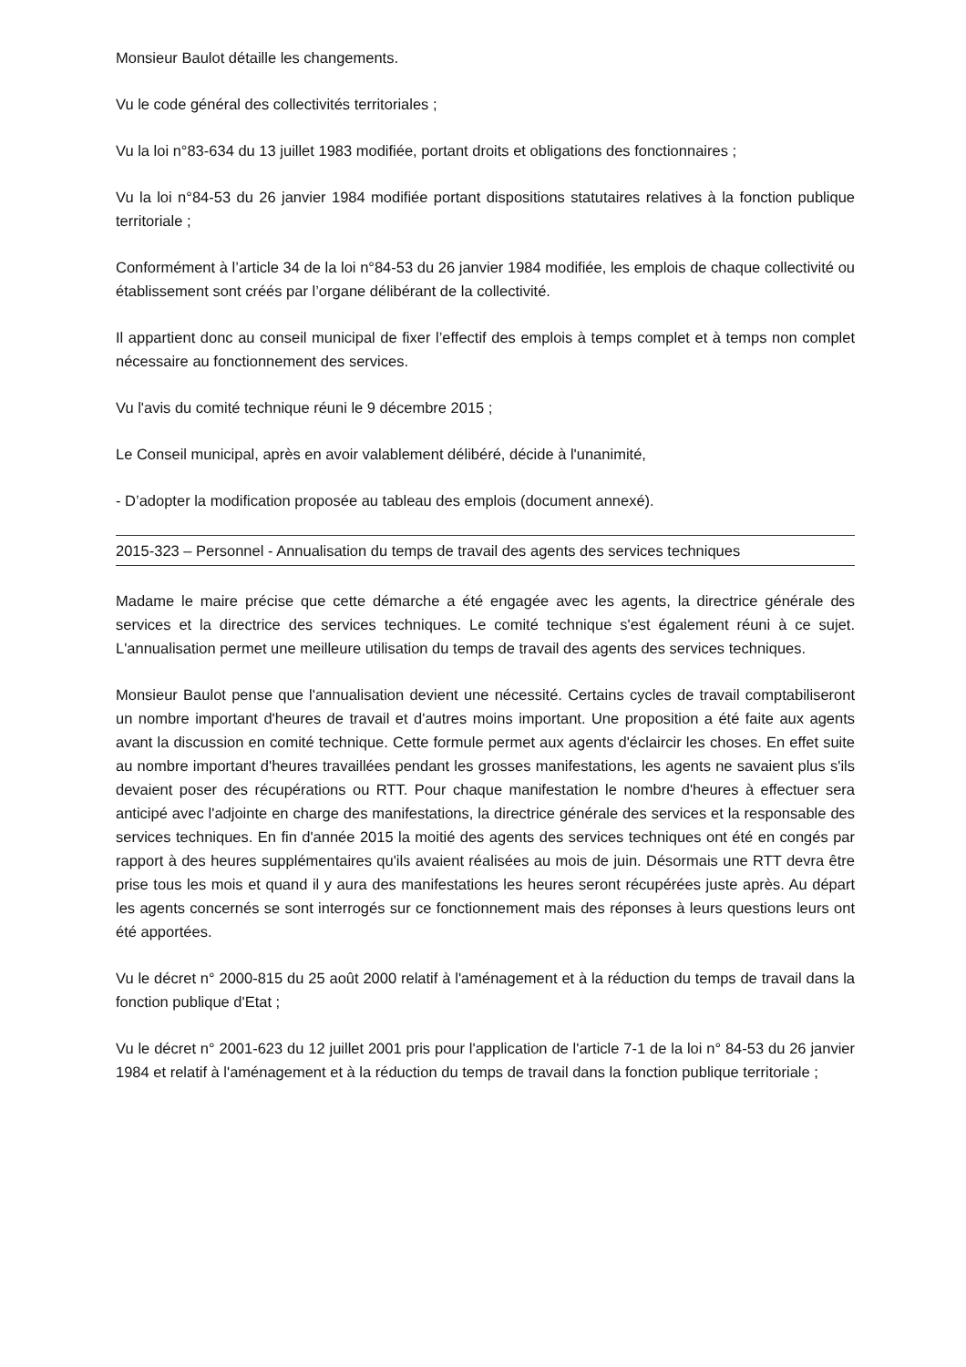Monsieur Baulot détaille les changements.
Vu le code général des collectivités territoriales ;
Vu la loi n°83-634 du 13 juillet 1983 modifiée, portant droits et obligations des fonctionnaires ;
Vu la loi n°84-53 du 26 janvier 1984 modifiée portant dispositions statutaires relatives à la fonction publique territoriale ;
Conformément à l’article 34 de la loi n°84-53 du 26 janvier 1984 modifiée, les emplois de chaque collectivité ou établissement sont créés par l’organe délibérant de la collectivité.
Il appartient donc au conseil municipal de fixer l’effectif des emplois à temps complet et à temps non complet nécessaire au fonctionnement des services.
Vu l'avis du comité technique réuni le 9 décembre 2015 ;
Le Conseil municipal, après en avoir valablement délibéré, décide à l'unanimité,
- D’adopter la modification proposée au tableau des emplois (document annexé).
2015-323 – Personnel - Annualisation du temps de travail des agents des services techniques
Madame le maire précise que cette démarche a été engagée avec les agents, la directrice générale des services et la directrice des services techniques. Le comité technique s'est également réuni à ce sujet. L'annualisation permet une meilleure utilisation du temps de travail des agents des services techniques.
Monsieur Baulot pense que l'annualisation devient une nécessité. Certains cycles de travail comptabiliseront un nombre important d'heures de travail et d'autres moins important. Une proposition a été faite aux agents avant la discussion en comité technique. Cette formule permet aux agents d'éclaircir les choses. En effet suite au nombre important d'heures travaillées pendant les grosses manifestations, les agents ne savaient plus s'ils devaient poser des récupérations ou RTT. Pour chaque manifestation le nombre d'heures à effectuer sera anticipé avec l'adjointe en charge des manifestations, la directrice générale des services et la responsable des services techniques. En fin d'année 2015 la moitié des agents des services techniques ont été en congés par rapport à des heures supplémentaires qu'ils avaient réalisées au mois de juin. Désormais une RTT devra être prise tous les mois et quand il y aura des manifestations les heures seront récupérées juste après. Au départ les agents concernés se sont interrogés sur ce fonctionnement mais des réponses à leurs questions leurs ont été apportées.
Vu le décret n° 2000-815 du 25 août 2000 relatif à l'aménagement et à la réduction du temps de travail dans la fonction publique d'Etat ;
Vu le décret n° 2001-623 du 12 juillet 2001 pris pour l'application de l'article 7-1 de la loi n° 84-53 du 26 janvier 1984 et relatif à l'aménagement et à la réduction du temps de travail dans la fonction publique territoriale ;